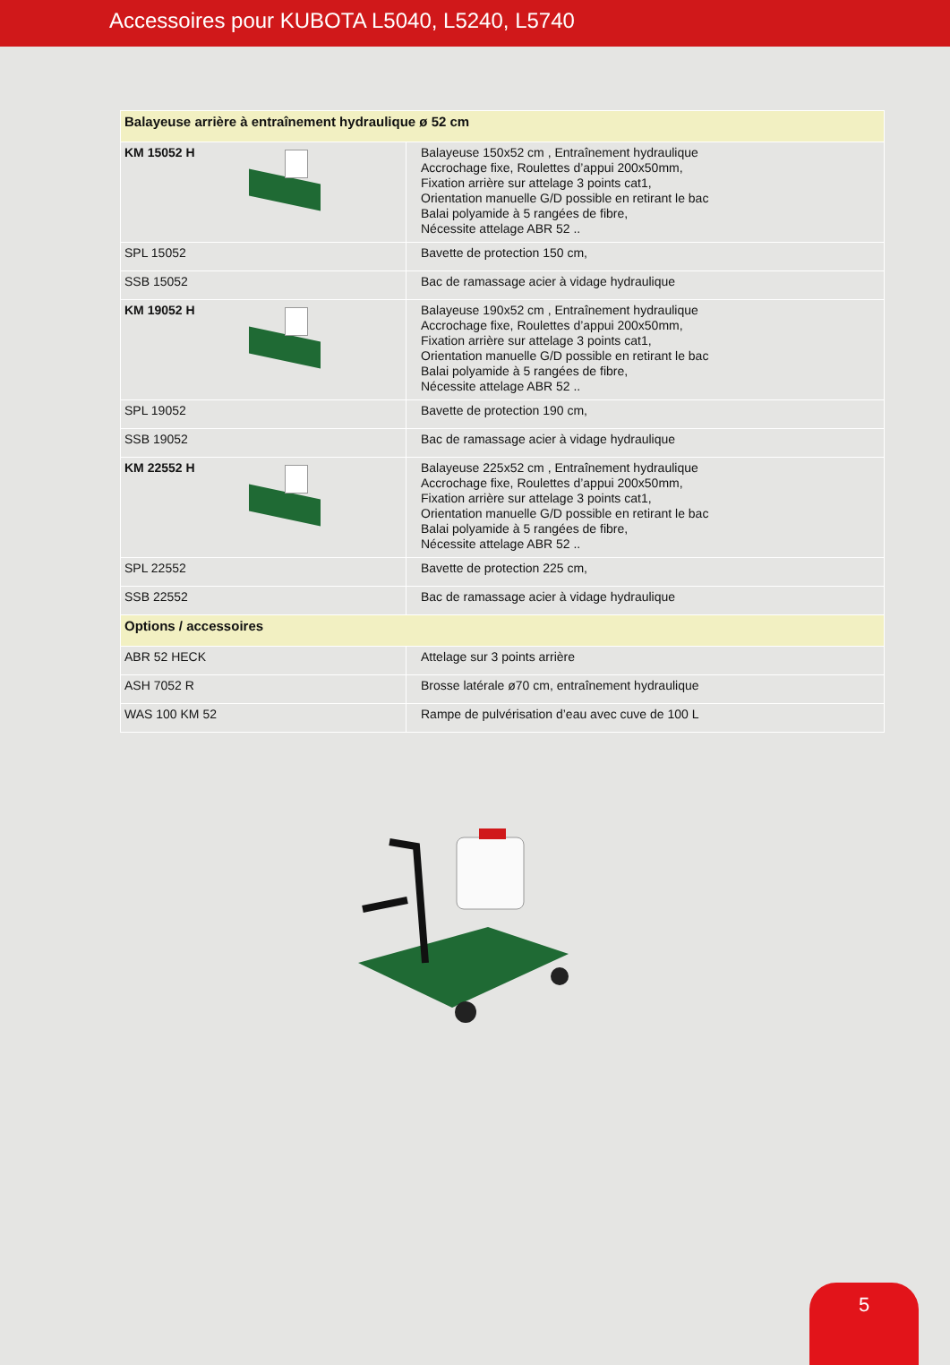Accessoires pour KUBOTA L5040, L5240, L5740
| Balayeuse arrière à entraînement hydraulique ø 52 cm | |
| KM 15052 H | Balayeuse 150x52 cm , Entraînement hydraulique Accrochage fixe, Roulettes d’appui 200x50mm, Fixation arrière sur attelage 3 points cat1, Orientation manuelle G/D possible en retirant le bac Balai polyamide à 5 rangées de fibre, Nécessite attelage ABR 52 .. |
| SPL 15052 | Bavette de protection 150 cm, |
| SSB 15052 | Bac de ramassage acier à vidage hydraulique |
| KM 19052 H | Balayeuse 190x52 cm , Entraînement hydraulique Accrochage fixe, Roulettes d’appui 200x50mm, Fixation arrière sur attelage 3 points cat1, Orientation manuelle G/D possible en retirant le bac Balai polyamide à 5 rangées de fibre, Nécessite attelage ABR 52 .. |
| SPL 19052 | Bavette de protection 190 cm, |
| SSB 19052 | Bac de ramassage acier à vidage hydraulique |
| KM 22552 H | Balayeuse 225x52 cm , Entraînement hydraulique Accrochage fixe, Roulettes d’appui 200x50mm, Fixation arrière sur attelage 3 points cat1, Orientation manuelle G/D possible en retirant le bac Balai polyamide à 5 rangées de fibre, Nécessite attelage ABR 52 .. |
| SPL 22552 | Bavette de protection 225 cm, |
| SSB 22552 | Bac de ramassage acier à vidage hydraulique |
| Options / accessoires | |
| ABR 52 HECK | Attelage sur 3 points arrière |
| ASH 7052 R | Brosse latérale ø70 cm, entraînement hydraulique |
| WAS 100 KM 52 | Rampe de pulvérisation d’eau avec cuve de 100 L |
5